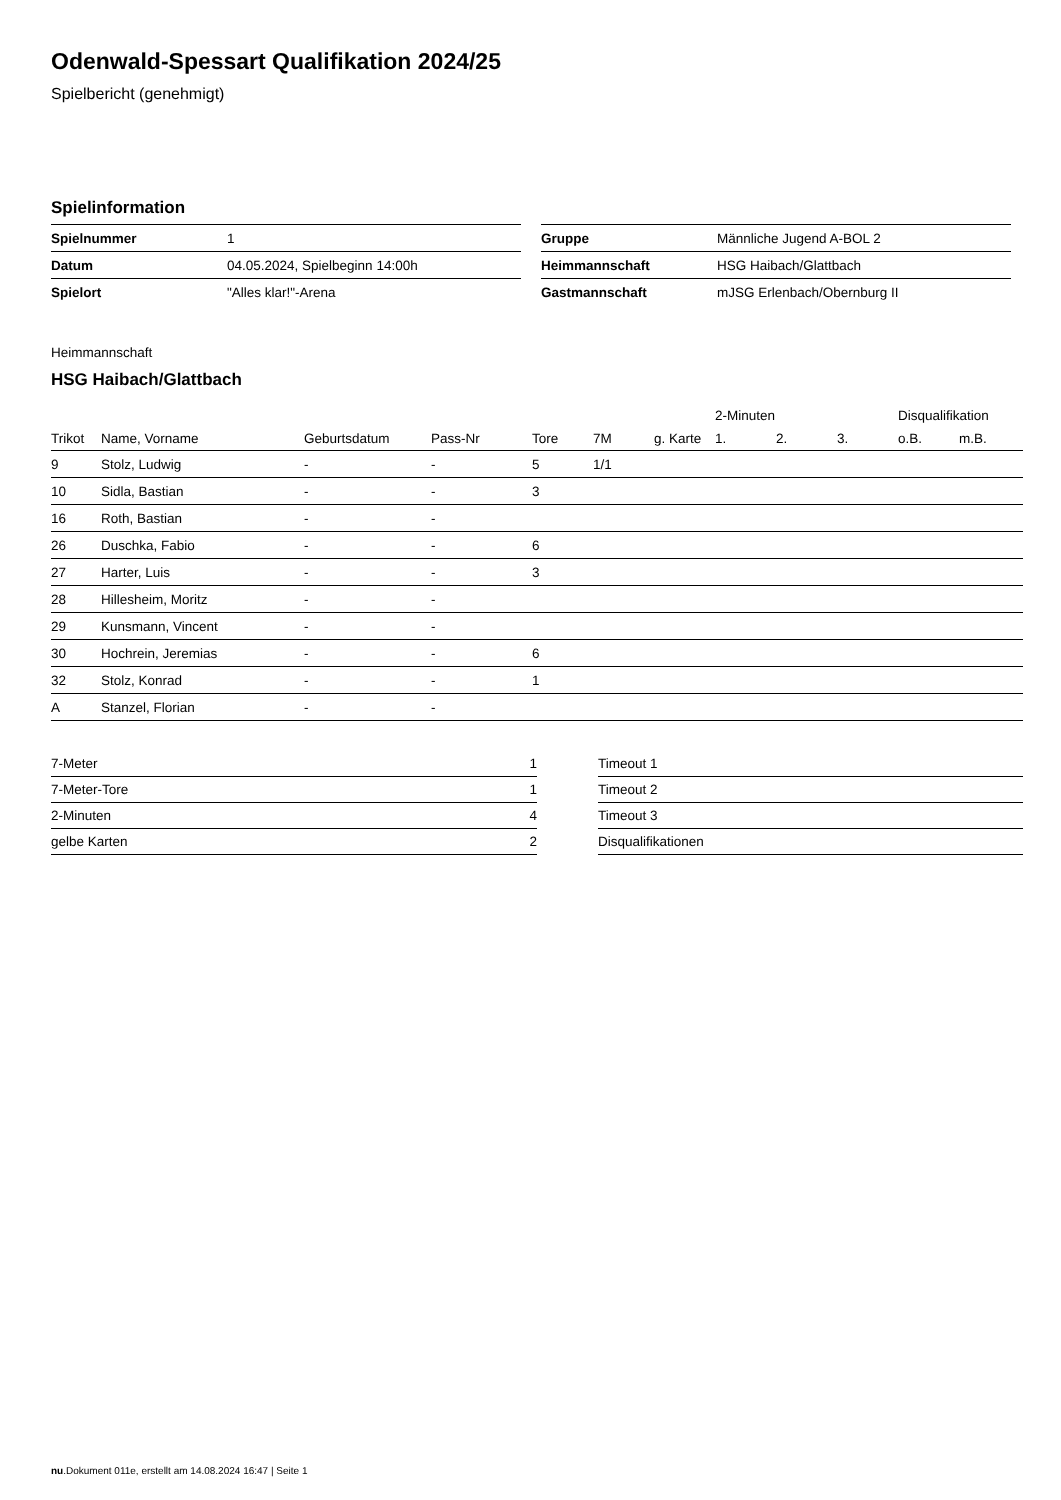Odenwald-Spessart Qualifikation 2024/25
Spielbericht (genehmigt)
Spielinformation
| Spielnummer | 1 |
| Datum | 04.05.2024, Spielbeginn 14:00h |
| Spielort | "Alles klar!"-Arena |
| Gruppe | Männliche Jugend A-BOL 2 |
| Heimmannschaft | HSG Haibach/Glattbach |
| Gastmannschaft | mJSG Erlenbach/Obernburg II |
Heimmannschaft
HSG Haibach/Glattbach
| | | | | | | | 2-Minuten | | | Disqualifikation | |
| --- | --- | --- | --- | --- | --- | --- | --- | --- | --- | --- | --- |
| Trikot | Name, Vorname | Geburtsdatum | Pass-Nr | Tore | 7M | g. Karte | 1. | 2. | 3. | o.B. | m.B. |
| 9 | Stolz, Ludwig | - | - | 5 | 1/1 | | | | | | |
| 10 | Sidla, Bastian | - | - | 3 | | | | | | | |
| 16 | Roth, Bastian | - | - | | | | | | | | |
| 26 | Duschka, Fabio | - | - | 6 | | | | | | | |
| 27 | Harter, Luis | - | - | 3 | | | | | | | |
| 28 | Hillesheim, Moritz | - | - | | | | | | | | |
| 29 | Kunsmann, Vincent | - | - | | | | | | | | |
| 30 | Hochrein, Jeremias | - | - | 6 | | | | | | | |
| 32 | Stolz, Konrad | - | - | 1 | | | | | | | |
| A | Stanzel, Florian | - | - | | | | | | | | |
| 7-Meter | 1 |
| 7-Meter-Tore | 1 |
| 2-Minuten | 4 |
| gelbe Karten | 2 |
| Timeout 1 |
| Timeout 2 |
| Timeout 3 |
| Disqualifikationen |
nu.Dokument 011e, erstellt am 14.08.2024 16:47 | Seite 1